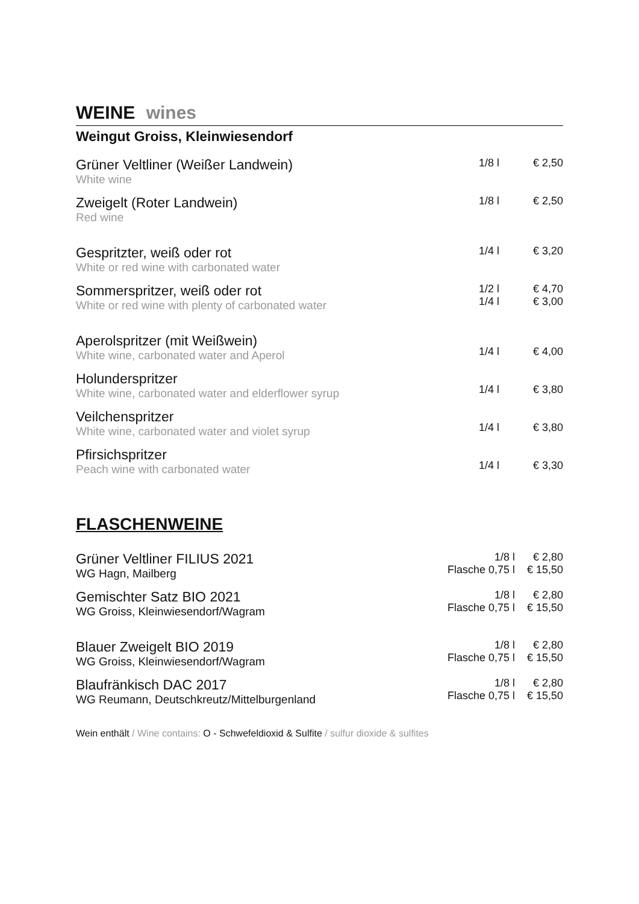WEINE wines
Weingut Groiss, Kleinwiesendorf
| Grüner Veltliner (Weißer Landwein) White wine | 1/8 l | € 2,50 |
| Zweigelt (Roter Landwein) Red wine | 1/8 l | € 2,50 |
| Gespritzter, weiß oder rot White or red wine with carbonated water | 1/4 l | € 3,20 |
| Sommerspritzer, weiß oder rot White or red wine with plenty of carbonated water | 1/2 l 1/4 l | € 4,70 € 3,00 |
| Aperolspritzer (mit Weißwein) White wine, carbonated water and Aperol | 1/4 l | € 4,00 |
| Holunderspritzer White wine, carbonated water and elderflower syrup | 1/4 l | € 3,80 |
| Veilchenspritzer White wine, carbonated water and violet syrup | 1/4 l | € 3,80 |
| Pfirsichspritzer Peach wine with carbonated water | 1/4 l | € 3,30 |
FLASCHENWEINE
| Grüner Veltliner FILIUS 2021 WG Hagn, Mailberg | 1/8 l Flasche 0,75 l | € 2,80 € 15,50 |
| Gemischter Satz BIO 2021 WG Groiss, Kleinwiesendorf/Wagram | 1/8 l Flasche 0,75 l | € 2,80 € 15,50 |
| Blauer Zweigelt BIO 2019 WG Groiss, Kleinwiesendorf/Wagram | 1/8 l Flasche 0,75 l | € 2,80 € 15,50 |
| Blaufränkisch DAC 2017 WG Reumann, Deutschkreutz/Mittelburgenland | 1/8 l Flasche 0,75 l | € 2,80 € 15,50 |
Wein enthält / Wine contains: O - Schwefeldioxid & Sulfite / sulfur dioxide & sulfites